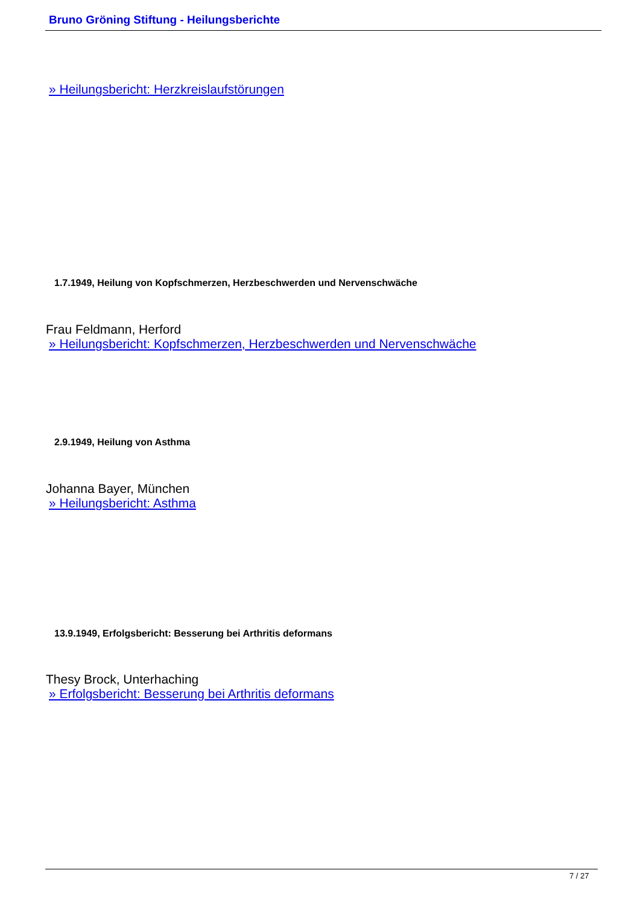Bruno Gröning Stiftung - Heilungsberichte
» Heilungsbericht: Herzkreislaufstörungen
1.7.1949, Heilung von Kopfschmerzen, Herzbeschwerden und Nervenschwäche
Frau Feldmann, Herford
» Heilungsbericht: Kopfschmerzen, Herzbeschwerden und Nervenschwäche
2.9.1949, Heilung von Asthma
Johanna Bayer, München
» Heilungsbericht: Asthma
13.9.1949, Erfolgsbericht: Besserung bei Arthritis deformans
Thesy Brock, Unterhaching
» Erfolgsbericht: Besserung bei Arthritis deformans
7 / 27